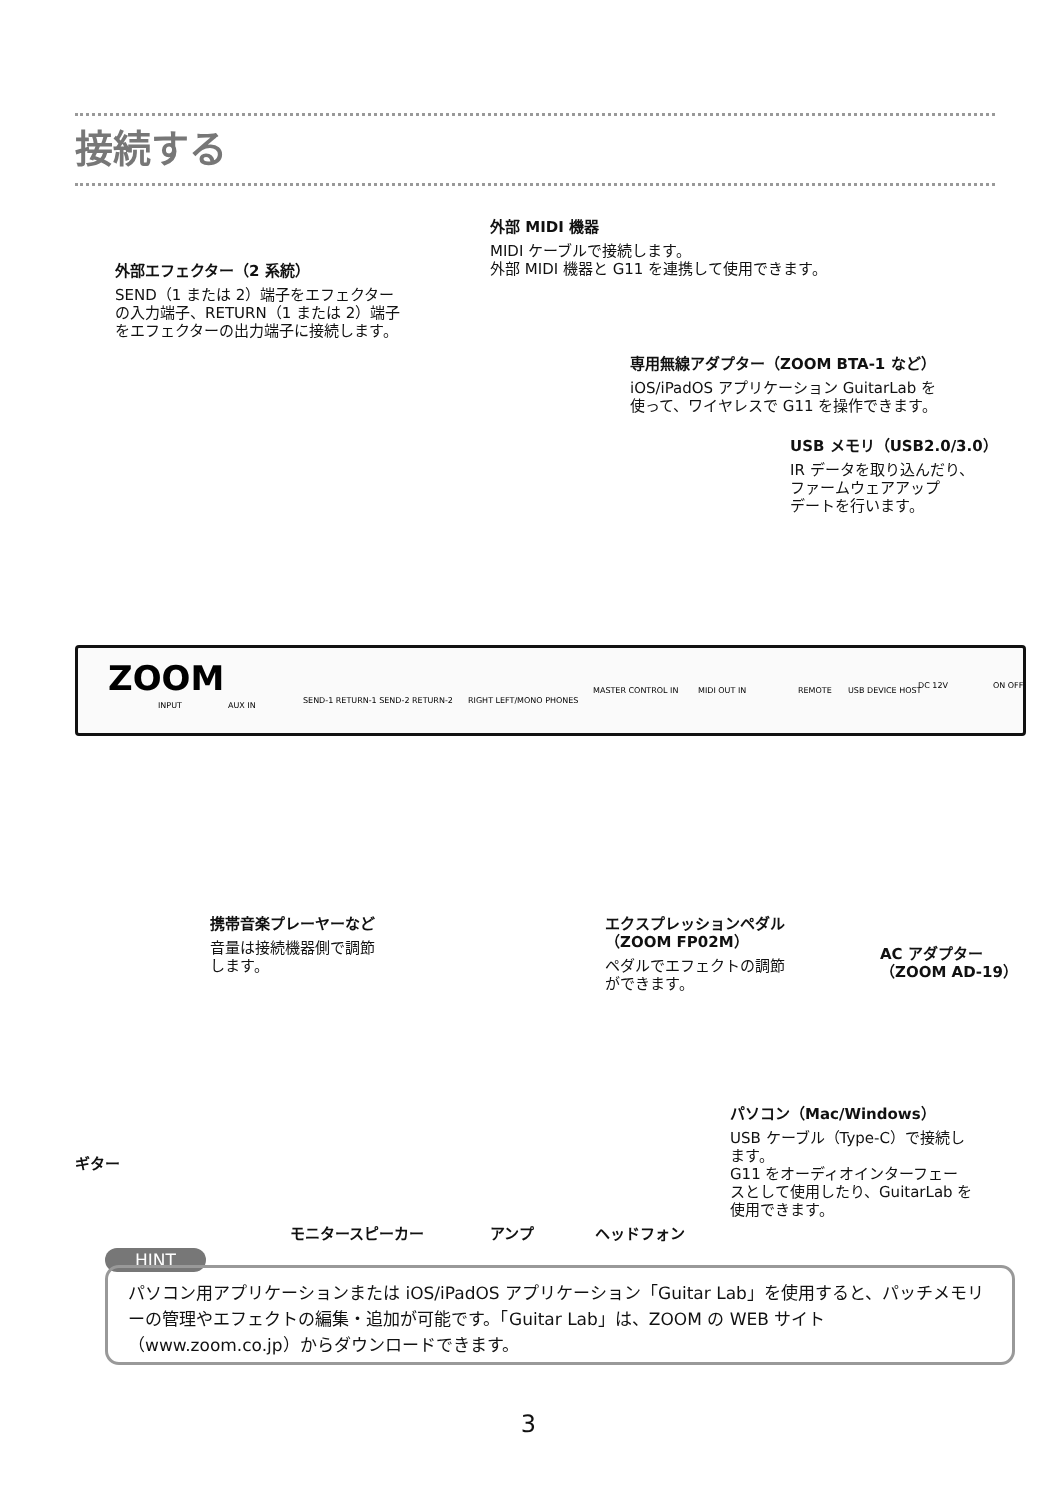接続する
外部 MIDI 機器
MIDI ケーブルで接続します。
外部 MIDI 機器と G11 を連携して使用できます。
外部エフェクター（2 系統）
SEND（1 または 2）端子をエフェクター
の入力端子、RETURN（1 または 2）端子
をエフェクターの出力端子に接続します。
専用無線アダプター（ZOOM BTA-1 など）
iOS/iPadOS アプリケーション GuitarLab を
使って、ワイヤレスで G11 を操作できます。
USB メモリ（USB2.0/3.0）
IR データを取り込んだり、
ファームウェアアップ
デートを行います。
ZOOM
INPUT
AUX IN
SEND-1 RETURN-1 SEND-2 RETURN-2
RIGHT LEFT/MONO PHONES
MASTER CONTROL IN
MIDI OUT IN
REMOTE
USB DEVICE HOST
DC 12V
ON OFF
携帯音楽プレーヤーなど
音量は接続機器側で調節
します。
エクスプレッションペダル
（ZOOM FP02M）
ペダルでエフェクトの調節
ができます。
AC アダプター
（ZOOM AD-19）
ギター
パソコン（Mac/Windows）
USB ケーブル（Type-C）で接続し
ます。
G11 をオーディオインターフェー
スとして使用したり、GuitarLab を
使用できます。
モニタースピーカー アンプ ヘッドフォン
HINT
パソコン用アプリケーションまたは iOS/iPadOS アプリケーション「Guitar Lab」を使用すると、パッチメモリーの管理やエフェクトの編集・追加が可能です。「Guitar Lab」は、ZOOM の WEB サイト（www.zoom.co.jp）からダウンロードできます。
3